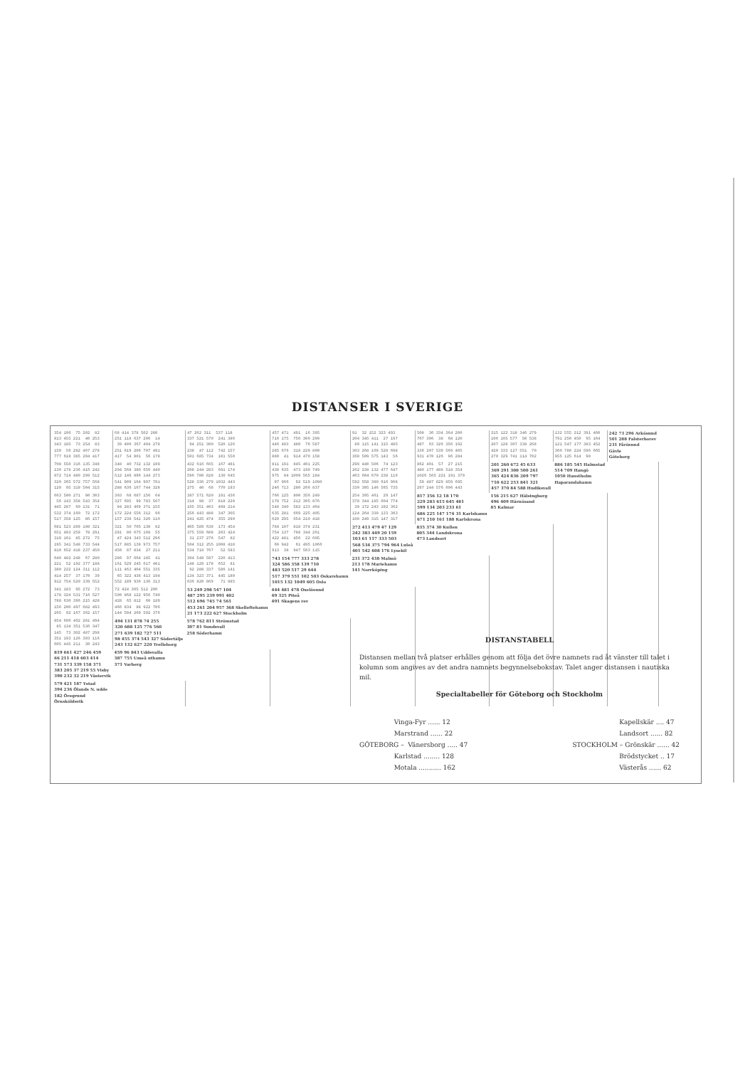DISTANSER I SVERIGE
| 354 196 75 202 82 813 455 221 40 253 343 185 73 254 83 159 56 282 467 278 777 618 385 204 417 | 68 414 378 502 280 251 118 637 206 14 39 406 367 494 278 251 619 206 707 491 417 54 801 56 178 | 47 262 311 537 118 337 521 570 241 386 94 251 300 520 126 238 47 112 742 157 501 685 734 101 550 | 457 471 491 16 395 716 175 756 306 299 446 403 480 76 587 285 676 318 229 800 880 41 914 470 158 | 91 32 152 323 493 204 345 411 27 197 89 115 141 315 485 303 268 169 528 698 368 509 575 143 56 | 508 36 334 364 200 767 306 38 68 120 487 63 326 356 192 336 207 539 569 405 931 470 126 96 284 | 215 122 318 346 279 106 165 577 50 538 207 128 307 338 268 420 333 127 551 70 270 329 741 114 702 | 132 555 212 391 460 791 250 450 95 164 121 547 177 383 452 360 780 224 596 665 955 125 614 90 | 242 73 296 Arkösund 501 288 Falsterborev 231 Fårösund Gävle Göteborg |
| 708 550 316 135 348 136 178 236 416 242 872 714 480 299 512 320 365 572 757 568 129 95 319 504 315 | 348 40 732 132 109 204 568 380 656 440 512 149 896 144 273 541 909 164 997 781 288 636 167 744 328 | 432 616 665 167 481 208 244 283 691 174 596 780 828 130 645 528 336 279 1032 443 275 40 68 770 193 | 811 191 845 401 225 438 635 473 199 749 975 84 1009 565 184 97 966 92 519 1090 246 713 280 266 837 | 299 440 506 74 123 262 238 132 477 647 463 604 670 238 116 592 558 380 616 968 330 305 146 565 735 | 862 401 57 27 215 480 177 488 518 354 1026 565 221 191 379 59 487 829 859 695 297 244 576 606 443 | 201 260 672 45 633 369 291 300 500 261 365 424 836 209 797 710 622 253 841 321 457 370 84 588 Hudiksvall | 886 185 545 Halmstad 514 709 Hangö 1050 Hanstholm Haparandahamn | |
| 663 500 271 90 303 56 143 358 543 354 445 287 60 131 71 532 374 160 72 172 517 358 125 86 157 | 303 68 687 156 64 327 695 99 783 567 94 283 469 371 155 172 224 556 312 96 157 238 541 326 110 | 387 571 620 191 436 314 98 37 818 220 165 351 403 408 214 256 443 488 347 305 241 425 474 355 290 | 766 125 800 356 249 178 752 212 305 876 548 340 582 133 464 635 281 669 225 405 620 295 654 210 418 | 254 395 461 29 147 378 344 185 604 774 39 172 243 192 362 124 264 330 133 303 108 249 315 147 317 | 817 356 12 18 170 229 283 615 645 481 599 134 203 233 61 686 225 147 174 31 Karlshamn 671 210 161 188 Karlskrona | 156 215 627 Hälsingborg 496 409 Härnösand 85 Kalmar | | |
| 681 523 289 108 321 651 493 259 78 291 319 161 85 272 75 195 341 548 733 544 810 652 418 237 450 | 321 50 705 138 82 291 80 675 168 55 47 424 343 512 296 517 885 139 973 757 450 87 834 27 211 | 405 589 638 173 454 375 559 608 203 424 31 237 276 547 82 504 312 255 1008 418 534 718 767 52 583 | 784 107 818 374 231 754 137 788 344 261 422 481 456 22 605 69 942 61 495 1066 913 38 947 503 115 | 272 413 479 47 129 242 383 449 20 159 103 61 117 333 503 568 534 375 794 964 Luleå 401 542 608 176 Lysekil | 835 374 30 Kullen 805 344 Landskrona 473 Landsort | | | |
| 640 482 248 67 280 221 52 192 377 188 380 222 124 311 112 414 257 37 170 39 912 754 520 339 552 | 280 97 664 185 41 161 529 245 617 401 111 463 404 551 335 65 322 438 413 194 552 189 936 136 313 | 364 548 597 220 413 148 129 178 652 81 92 288 337 586 141 134 323 371 445 180 636 820 869 71 885 | 743 154 777 333 278 324 586 358 139 710 483 520 517 29 644 517 379 551 102 503 Oskarshamn 1015 132 1049 605 Oslo | 231 372 438 Malmö 213 178 Mariehamn 141 Norrköping | | | | |
| 341 183 95 272 73 178 324 531 716 527 788 630 396 215 428 156 200 497 682 493 265 92 167 362 157 | 72 424 365 512 296 500 868 122 956 740 428 65 812 60 189 466 834 88 922 706 144 504 269 592 376 | 53 249 298 547 104 487 295 239 991 402 512 696 745 74 561 453 261 204 957 368 Skelleftehamn 21 173 222 627 Stockholm | 444 481 478 Oxelösund 49 325 Piteå 491 Skagens rev | | | | | |
| 854 696 462 281 494 85 134 351 536 347 145 73 302 487 298 351 193 126 303 116 605 445 211 30 243 | 494 131 878 74 255 320 688 125 776 560 271 639 182 727 511 98 455 374 543 327 Södertälje 243 132 627 220 Trelleborg | 578 762 811 Strömstad 307 81 Sundsvall 258 Söderhamn | | | | | | |
| 819 661 427 246 459 66 211 418 603 414 731 573 339 158 371 383 205 37 219 55 Visby 390 232 32 219 Västervik | 459 96 843 Uddevalla 387 755 Umeå uthamn 371 Varberg | | | | | | | |
| 579 421 187 Ystad 394 236 Ölands N. udde 182 Öregrund Örnsköldsvik | | | | | | | | |
DISTANSTABELL
Distansen mellan två platser erhålles genom att följa det övre namnets rad åt vänster till talet i kolumn som angives av det andra namnets begynnelsebokstav. Talet anger distansen i nautiska mil.
Specialtabeller för Göteborg och Stockholm
Vinga-Fyr ...... 12 Marstrand ...... 22 GÖTEBORG – Vänersborg ..... 47 Karlstad ........ 128 Motala ........... 162
Kapellskär .... 47 Landsort ...... 82 STOCKHOLM – Grönskär ...... 42 Brödstycket .. 17 Västerås ...... 62